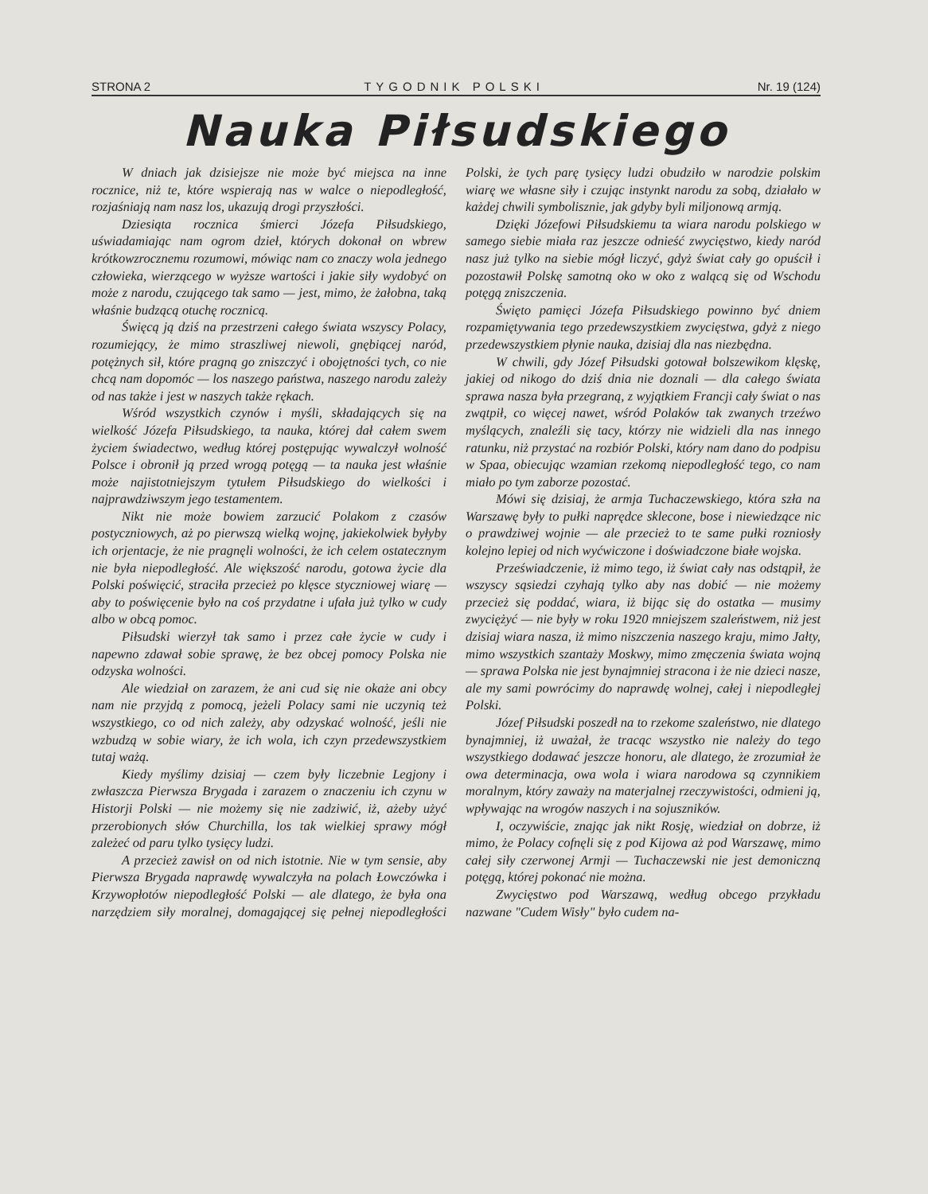STRONA 2 TYGODNIK POLSKI Nr. 19 (124)
Nauka Piłsudskiego
W dniach jak dzisiejsze nie może być miejsca na inne rocznice, niż te, które wspierają nas w walce o niepodległość, rozjaśniają nam nasz los, ukazują drogi przyszłości.
Dziesiąta rocznica śmierci Józefa Piłsudskiego, uświadamiając nam ogrom dzieł, których dokonał on wbrew krótkowzrocznemu rozumowi, mówiąc nam co znaczy wola jednego człowieka, wierzącego w wyższe wartości i jakie siły wydobyć on może z narodu, czującego tak samo — jest, mimo, że żałobna, taką właśnie budzącą otuchę rocznicą.
Święcą ją dziś na przestrzeni całego świata wszyscy Polacy, rozumiejący, że mimo straszliwej niewoli, gnębiącej naród, potężnych sił, które pragną go zniszczyć i obojętności tych, co nie chcą nam dopomóc — los naszego państwa, naszego narodu zależy od nas także i jest w naszych także rękach.
Wśród wszystkich czynów i myśli, składających się na wielkość Józefa Piłsudskiego, ta nauka, której dał całem swem życiem świadectwo, według której postępując wywalczył wolność Polsce i obronił ją przed wrogą potęgą — ta nauka jest właśnie może najistotniejszym tytułem Piłsudskiego do wielkości i najprawdziwszym jego testamentem.
Nikt nie może bowiem zarzucić Polakom z czasów postyczniowych, aż po pierwszą wielką wojnę, jakiekolwiek byłyby ich orjentacje, że nie pragnęli wolności, że ich celem ostatecznym nie była niepodległość. Ale większość narodu, gotowa życie dla Polski poświęcić, straciła przecież po klęsce styczniowej wiarę — aby to poświęcenie było na coś przydatne i ufała już tylko w cudy albo w obcą pomoc.
Piłsudski wierzył tak samo i przez całe życie w cudy i napewno zdawał sobie sprawę, że bez obcej pomocy Polska nie odzyska wolności.
Ale wiedział on zarazem, że ani cud się nie okaże ani obcy nam nie przyjdą z pomocą, jeżeli Polacy sami nie uczynią też wszystkiego, co od nich zależy, aby odzyskać wolność, jeśli nie wzbudzą w sobie wiary, że ich wola, ich czyn przedewszystkiem tutaj ważą.
Kiedy myślimy dzisiaj — czem były liczebnie Legjony i zwłaszcza Pierwsza Brygada i zarazem o znaczeniu ich czynu w Historji Polski — nie możemy się nie zadziwić, iż, ażeby użyć przerobionych słów Churchilla, los tak wielkiej sprawy mógł zależeć od paru tylko tysięcy ludzi.
A przecież zawisł on od nich istotnie. Nie w tym sensie, aby Pierwsza Brygada naprawdę wywalczyła na polach Łowczówka i Krzywopłotów niepodległość Polski — ale dlatego, że była ona narzędziem siły moralnej, domagającej się pełnej niepodległości Polski, że tych parę tysięcy ludzi obudziło w narodzie polskim wiarę we własne siły i czując instynkt narodu za sobą, działało w każdej chwili symbolisznie, jak gdyby byli miljonową armją.
Dzięki Józefowi Piłsudskiemu ta wiara narodu polskiego w samego siebie miała raz jeszcze odnieść zwycięstwo, kiedy naród nasz już tylko na siebie mógł liczyć, gdyż świat cały go opuścił i pozostawił Polskę samotną oko w oko z walącą się od Wschodu potęgą zniszczenia.
Święto pamięci Józefa Piłsudskiego powinno być dniem rozpamiętywania tego przedewszystkiem zwycięstwa, gdyż z niego przedewszystkiem płynie nauka, dzisiaj dla nas niezbędna.
W chwili, gdy Józef Piłsudski gotował bolszewikom klęskę, jakiej od nikogo do dziś dnia nie doznali — dla całego świata sprawa nasza była przegraną, z wyjątkiem Francji cały świat o nas zwątpił, co więcej nawet, wśród Polaków tak zwanych trzeźwo myślących, znaleźli się tacy, którzy nie widzieli dla nas innego ratunku, niż przystać na rozbiór Polski, który nam dano do podpisu w Spaa, obiecując wzamian rzekomą niepodległość tego, co nam miało po tym zaborze pozostać.
Mówi się dzisiaj, że armja Tuchaczewskiego, która szła na Warszawę były to pułki naprędce sklecone, bose i niewiedzące nic o prawdziwej wojnie — ale przecież to te same pułki rozniosły kolejno lepiej od nich wyćwiczone i doświadczone białe wojska.
Przeświadczenie, iż mimo tego, iż świat cały nas odstąpił, że wszyscy sąsiedzi czyhają tylko aby nas dobić — nie możemy przecież się poddać, wiara, iż bijąc się do ostatka — musimy zwyciężyć — nie były w roku 1920 mniejszem szaleństwem, niż jest dzisiaj wiara nasza, iż mimo niszczenia naszego kraju, mimo Jałty, mimo wszystkich szantaży Moskwy, mimo zmęczenia świata wojną — sprawa Polska nie jest bynajmniej stracona i że nie dzieci nasze, ale my sami powrócimy do naprawdę wolnej, całej i niepodległej Polski.
Józef Piłsudski poszedł na to rzekome szaleństwo, nie dlatego bynajmniej, iż uważał, że tracąc wszystko nie należy do tego wszystkiego dodawać jeszcze honoru, ale dlatego, że zrozumiał że owa determinacja, owa wola i wiara narodowa są czynnikiem moralnym, który zaważy na materjalnej rzeczywistości, odmieni ją, wpływając na wrogów naszych i na sojuszników.
I, oczywiście, znając jak nikt Rosję, wiedział on dobrze, iż mimo, że Polacy cofnęli się z pod Kijowa aż pod Warszawę, mimo całej siły czerwonej Armji — Tuchaczewski nie jest demoniczną potęgą, której pokonać nie można.
Zwycięstwo pod Warszawą, według obcego przykładu nazwane "Cudem Wisły" było cudem na-